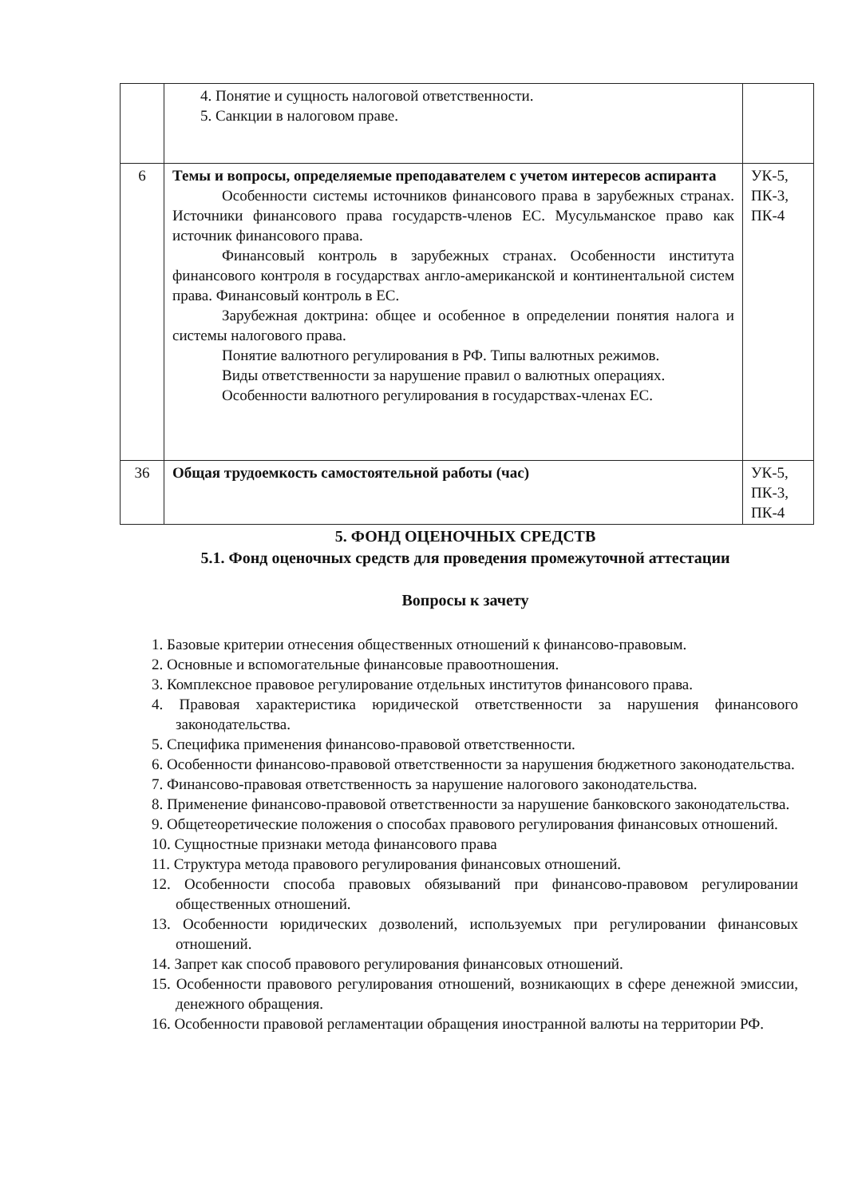| | 4. Понятие и сущность налоговой ответственности. 5. Санкции в налоговом праве. | |
| 6 | Темы и вопросы, определяемые преподавателем с учетом интересов аспиранта Особенности системы источников финансового права в зарубежных странах. Источники финансового права государств-членов ЕС. Мусульманское право как источник финансового права. Финансовый контроль в зарубежных странах. Особенности института финансового контроля в государствах англо-американской и континентальной систем права. Финансовый контроль в ЕС. Зарубежная доктрина: общее и особенное в определении понятия налога и системы налогового права. Понятие валютного регулирования в РФ. Типы валютных режимов. Виды ответственности за нарушение правил о валютных операциях. Особенности валютного регулирования в государствах-членах ЕС. | УК-5, ПК-3, ПК-4 |
| 36 | Общая трудоемкость самостоятельной работы (час) | УК-5, ПК-3, ПК-4 |
5. ФОНД ОЦЕНОЧНЫХ СРЕДСТВ
5.1. Фонд оценочных средств для проведения промежуточной аттестации
Вопросы к зачету
1. Базовые критерии отнесения общественных отношений к финансово-правовым.
2. Основные и вспомогательные финансовые правоотношения.
3. Комплексное правовое регулирование отдельных институтов финансового права.
4. Правовая характеристика юридической ответственности за нарушения финансового законодательства.
5. Специфика применения финансово-правовой ответственности.
6. Особенности финансово-правовой ответственности за нарушения бюджетного законодательства.
7. Финансово-правовая ответственность за нарушение налогового законодательства.
8. Применение финансово-правовой ответственности за нарушение банковского законодательства.
9. Общетеоретические положения о способах правового регулирования финансовых отношений.
10. Сущностные признаки метода финансового права
11. Структура метода правового регулирования финансовых отношений.
12. Особенности способа правовых обязываний при финансово-правовом регулировании общественных отношений.
13. Особенности юридических дозволений, используемых при регулировании финансовых отношений.
14. Запрет как способ правового регулирования финансовых отношений.
15. Особенности правового регулирования отношений, возникающих в сфере денежной эмиссии, денежного обращения.
16. Особенности правовой регламентации обращения иностранной валюты на территории РФ.